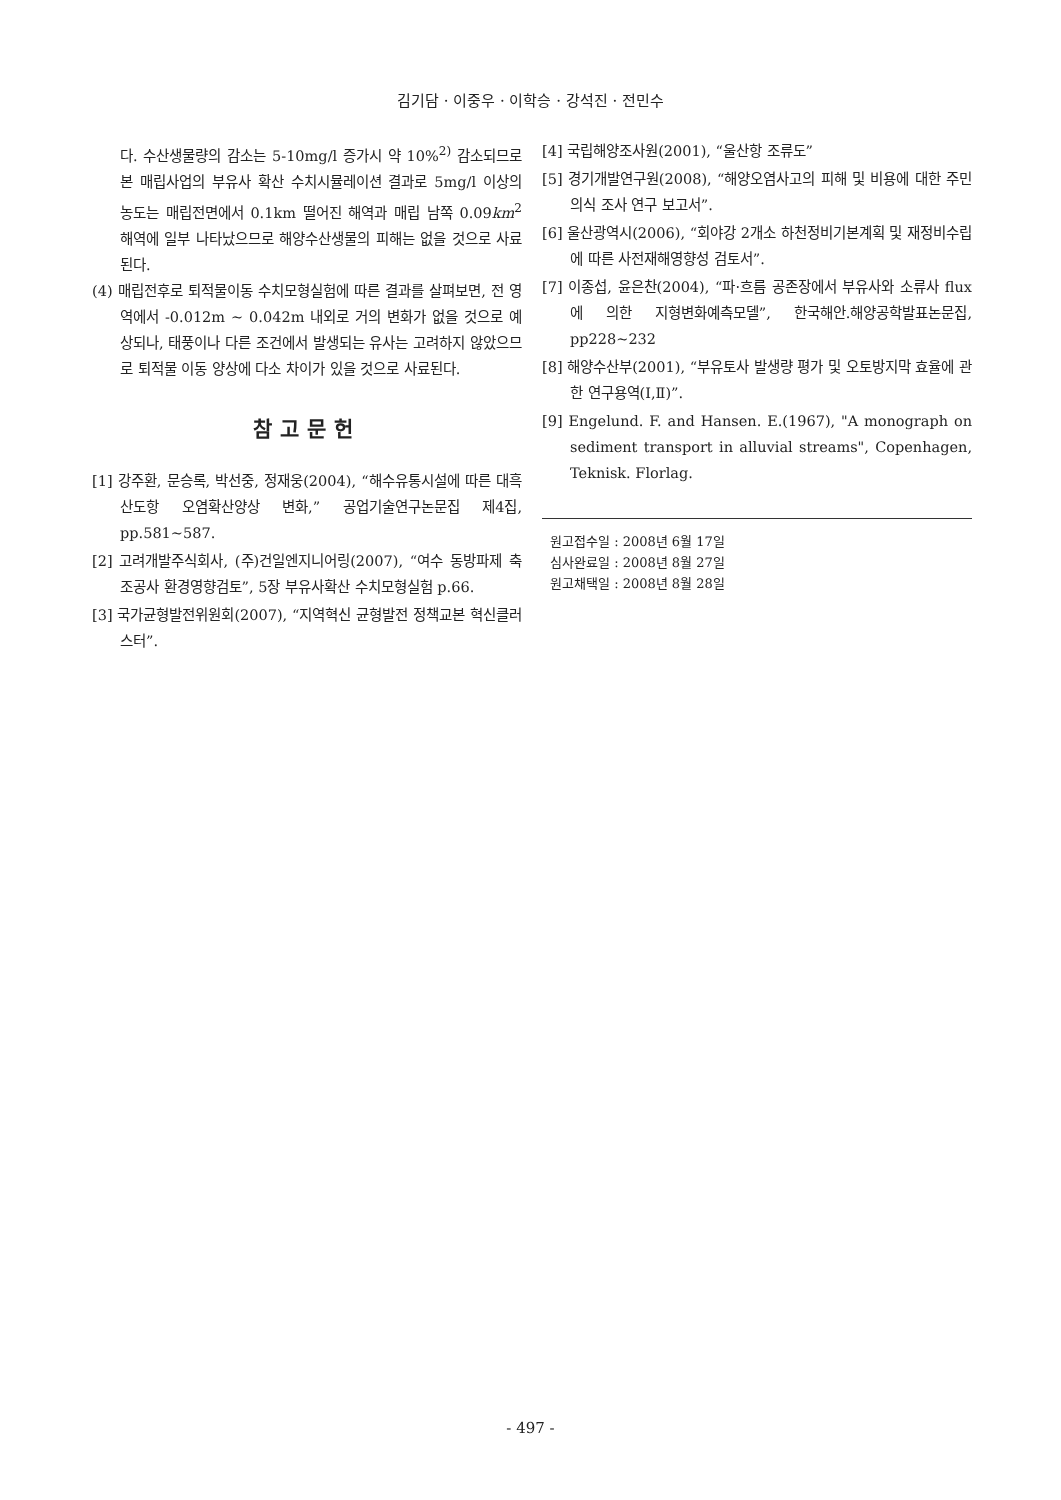김기담 · 이중우 · 이학승 · 강석진 · 전민수
다. 수산생물량의 감소는 5-10mg/l 증가시 약 10%<sup>2)</sup> 감소되므로 본 매립사업의 부유사 확산 수치시뮬레이션 결과로 5mg/l 이상의 농도는 매립전면에서 0.1km 떨어진 해역과 매립 남쪽 0.09km<sup>2</sup> 해역에 일부 나타났으므로 해양수산생물의 피해는 없을 것으로 사료된다.
(4) 매립전후로 퇴적물이동 수치모형실험에 따른 결과를 살펴보면, 전 영역에서 -0.012m ~ 0.042m 내외로 거의 변화가 없을 것으로 예상되나, 태풍이나 다른 조건에서 발생되는 유사는 고려하지 않았으므로 퇴적물 이동 양상에 다소 차이가 있을 것으로 사료된다.
참고문헌
[1] 강주환, 문승록, 박선중, 정재웅(2004), “해수유통시설에 따른 대흑산도항 오염확산양상 변화,” 공업기술연구논문집 제4집, pp.581~587.
[2] 고려개발주식회사, (주)건일엔지니어링(2007), “여수 동방파제 축조공사 환경영향검토”, 5장 부유사확산 수치모형실험 p.66.
[3] 국가균형발전위원회(2007), “지역혁신 균형발전 정책교본 혁신클러스터”.
[4] 국립해양조사원(2001), “울산항 조류도”
[5] 경기개발연구원(2008), “해양오염사고의 피해 및 비용에 대한 주민의식 조사 연구 보고서”.
[6] 울산광역시(2006), “회야강 2개소 하천정비기본계획 및 재정비수립에 따른 사전재해영향성 검토서”.
[7] 이종섭, 윤은찬(2004), “파·흐름 공존장에서 부유사와 소류사 flux에 의한 지형변화예측모델”, 한국해안.해양공학발표논문집, pp228~232
[8] 해양수산부(2001), “부유토사 발생량 평가 및 오토방지막 효율에 관한 연구용역(Ⅰ,Ⅱ)”.
[9] Engelund. F. and Hansen. E.(1967), "A monograph on sediment transport in alluvial streams", Copenhagen, Teknisk. Florlag.
원고접수일 : 2008년 6월 17일
심사완료일 : 2008년 8월 27일
원고채택일 : 2008년 8월 28일
- 497 -